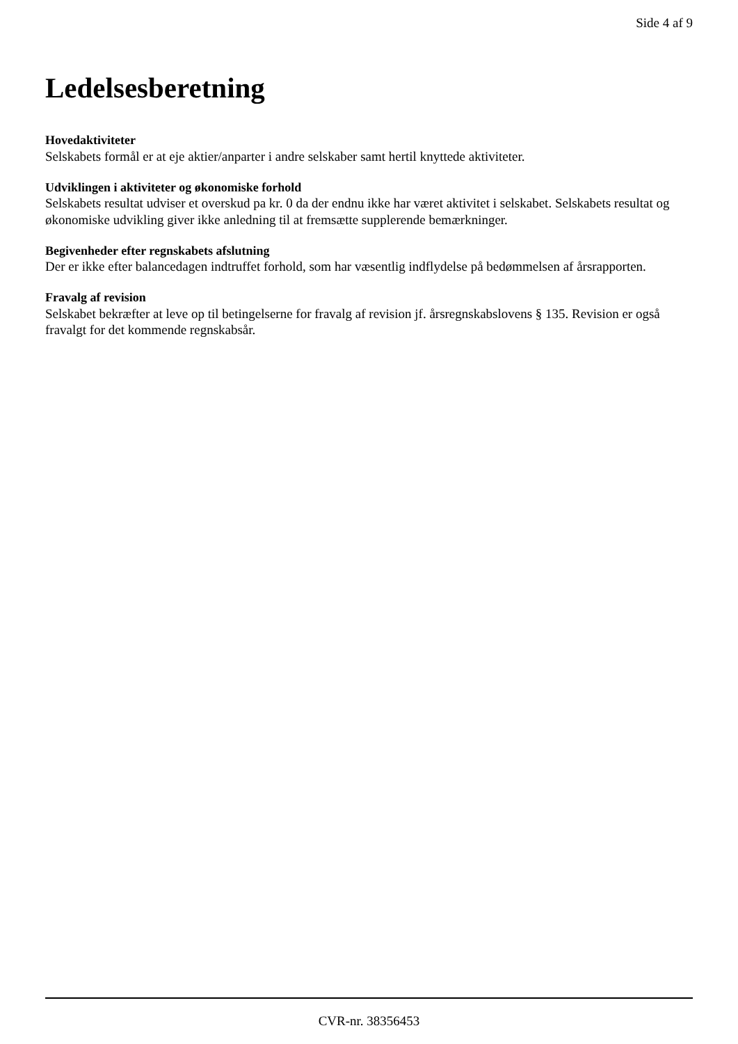Side 4 af 9
Ledelsesberetning
Hovedaktiviteter
Selskabets formål er at eje aktier/anparter i andre selskaber samt hertil knyttede aktiviteter.
Udviklingen i aktiviteter og økonomiske forhold
Selskabets resultat udviser et overskud pa kr. 0 da der endnu ikke har været aktivitet i selskabet. Selskabets resultat og økonomiske udvikling giver ikke anledning til at fremsætte supplerende bemærkninger.
Begivenheder efter regnskabets afslutning
Der er ikke efter balancedagen indtruffet forhold, som har væsentlig indflydelse på bedømmelsen af årsrapporten.
Fravalg af revision
Selskabet bekræfter at leve op til betingelserne for fravalg af revision jf. årsregnskabslovens § 135. Revision er også fravalgt for det kommende regnskabsår.
CVR-nr. 38356453